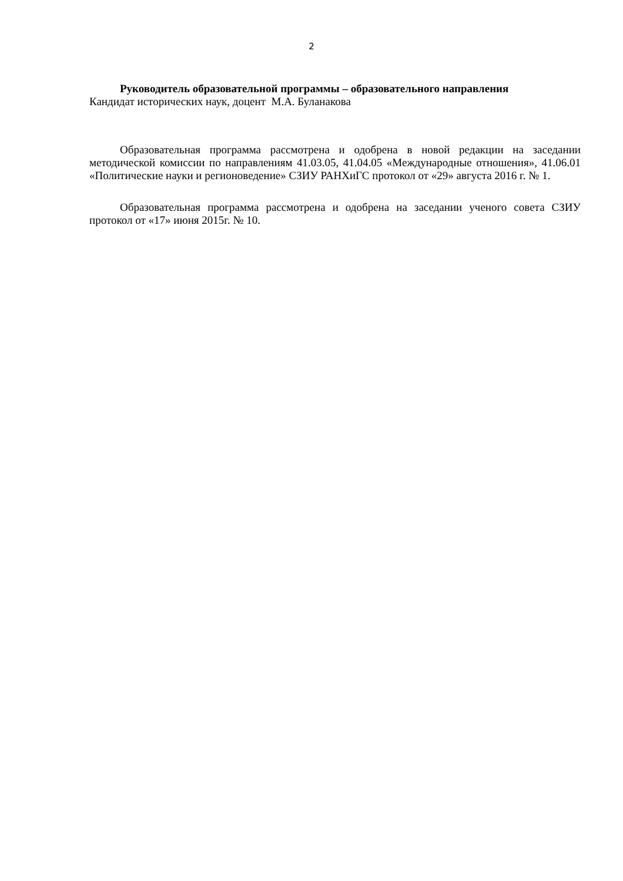2
Руководитель образовательной программы – образовательного направления
Кандидат исторических наук, доцент М.А. Буланакова
Образовательная программа рассмотрена и одобрена в новой редакции на заседании методической комиссии по направлениям 41.03.05, 41.04.05 «Международные отношения», 41.06.01 «Политические науки и регионоведение» СЗИУ РАНХиГС протокол от «29» августа 2016 г. № 1.
Образовательная программа рассмотрена и одобрена на заседании ученого совета СЗИУ протокол от «17» июня 2015г. № 10.